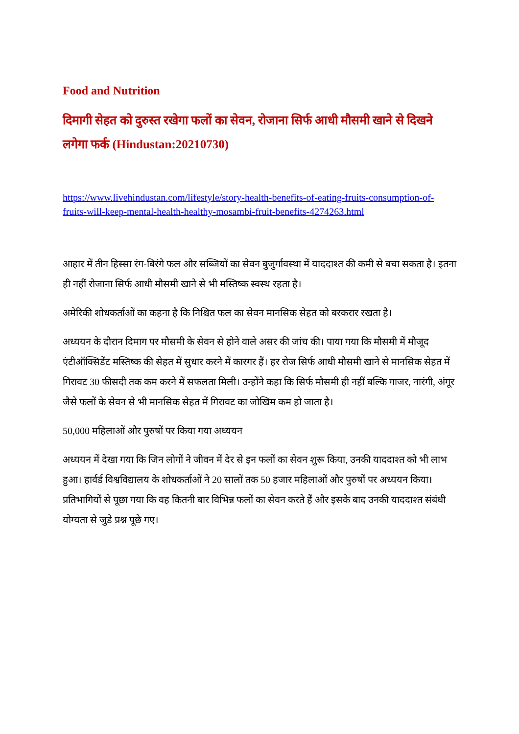Food and Nutrition
दिमागी सेहत को दुरुस्त रखेगा फलों का सेवन, रोजाना सिर्फ आधी मौसमी खाने से दिखने लगेगा फर्क (Hindustan:20210730)
https://www.livehindustan.com/lifestyle/story-health-benefits-of-eating-fruits-consumption-of-fruits-will-keep-mental-health-healthy-mosambi-fruit-benefits-4274263.html
आहार में तीन हिस्सा रंग-बिरंगे फल और सब्जियों का सेवन बुजुर्गावस्था में याददाश्त की कमी से बचा सकता है। इतना ही नहीं रोजाना सिर्फ आधी मौसमी खाने से भी मस्तिष्क स्वस्थ रहता है।
अमेरिकी शोधकर्ताओं का कहना है कि निश्चित फल का सेवन मानसिक सेहत को बरकरार रखता है।
अध्ययन के दौरान दिमाग पर मौसमी के सेवन से होने वाले असर की जांच की। पाया गया कि मौसमी में मौजूद एंटीऑक्सिडेंट मस्तिष्क की सेहत में सुधार करने में कारगर हैं। हर रोज सिर्फ आधी मौसमी खाने से मानसिक सेहत में गिरावट 30 फीसदी तक कम करने में सफलता मिली। उन्होंने कहा कि सिर्फ मौसमी ही नहीं बल्कि गाजर, नारंगी, अंगूर जैसे फलों के सेवन से भी मानसिक सेहत में गिरावट का जोखिम कम हो जाता है।
50,000 महिलाओं और पुरुषों पर किया गया अध्ययन
अध्ययन में देखा गया कि जिन लोगों ने जीवन में देर से इन फलों का सेवन शुरू किया, उनकी याददाश्त को भी लाभ हुआ। हार्वर्ड विश्वविद्यालय के शोधकर्ताओं ने 20 सालों तक 50 हजार महिलाओं और पुरुषों पर अध्ययन किया। प्रतिभागियों से पूछा गया कि वह कितनी बार विभिन्न फलों का सेवन करते हैं और इसके बाद उनकी याददाश्त संबंधी योग्यता से जुडे प्रश्न पूछे गए।